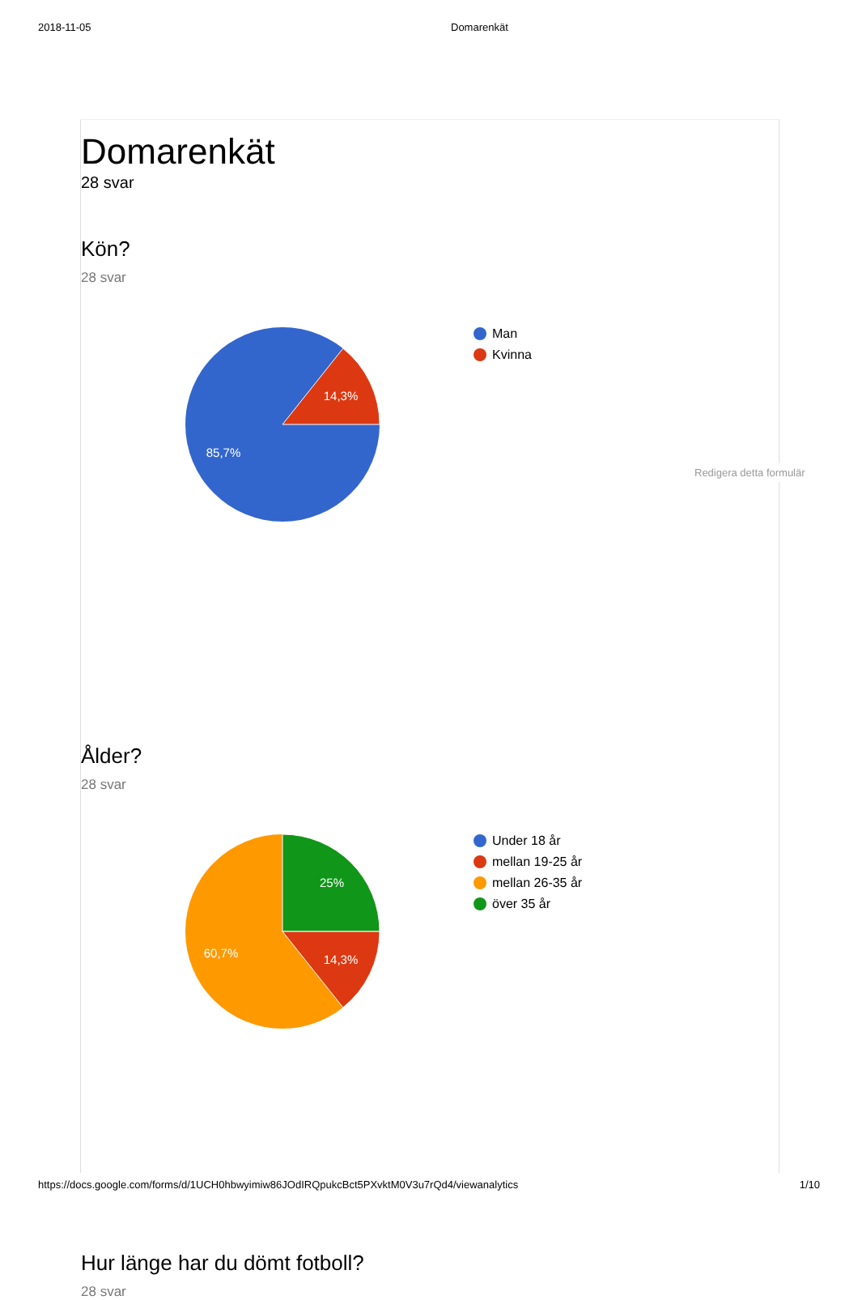2018-11-05 Domarenkät
Domarenkät
28 svar
Kön?
28 svar
14,3%
85,7%
Man
Kvinna
Ålder?
28 svar
25%
14,3%
60,7%
Under 18 år
mellan 19-25 år
mellan 26-35 år
över 35 år
Hur länge har du dömt fotboll?
28 svar
Redigera detta formulär
https://docs.google.com/forms/d/1UCH0hbwyimiw86JOdIRQpukcBct5PXvktM0V3u7rQd4/viewanalytics 1/10